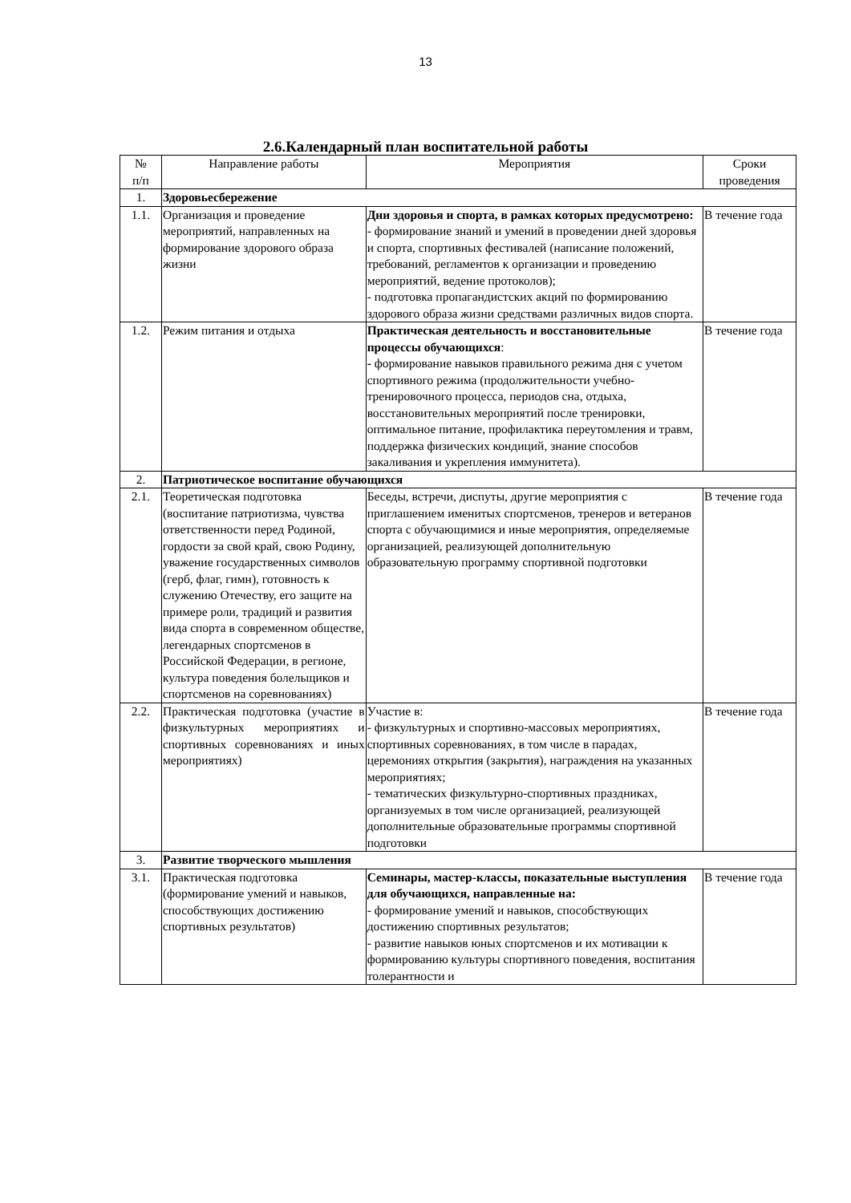13
2.6.Календарный план воспитательной работы
| № п/п | Направление работы | Мероприятия | Сроки проведения |
| 1. | Здоровьесбережение | | |
| 1.1. | Организация и проведение мероприятий, направленных на формирование здорового образа жизни | Дни здоровья и спорта, в рамках которых предусмотрено: - формирование знаний и умений в проведении дней здоровья и спорта, спортивных фестивалей (написание положений, требований, регламентов к организации и проведению мероприятий, ведение протоколов); - подготовка пропагандистских акций по формированию здорового образа жизни средствами различных видов спорта. | В течение года |
| 1.2. | Режим питания и отдыха | Практическая деятельность и восстановительные процессы обучающихся : - формирование навыков правильного режима дня с учетом спортивного режима (продолжительности учебно-тренировочного процесса, периодов сна, отдыха, восстановительных мероприятий после тренировки, оптимальное питание, профилактика переутомления и травм, поддержка физических кондиций, знание способов закаливания и укрепления иммунитета). | В течение года |
| 2. | Патриотическое воспитание обучающихся | | |
| 2.1. | Теоретическая подготовка (воспитание патриотизма, чувства ответственности перед Родиной, гордости за свой край, свою Родину, уважение государственных символов (герб, флаг, гимн), готовность к служению Отечеству, его защите на примере роли, традиций и развития вида спорта в современном обществе, легендарных спортсменов в Российской Федерации, в регионе, культура поведения болельщиков и спортсменов на соревнованиях) | Беседы, встречи, диспуты, другие мероприятия с приглашением именитых спортсменов, тренеров и ветеранов спорта с обучающимися и иные мероприятия, определяемые организацией, реализующей дополнительную образовательную программу спортивной подготовки | В течение года |
| 2.2. | Практическая подготовка (участие в физкультурных мероприятиях и спортивных соревнованиях и иных мероприятиях) | Участие в: - физкультурных и спортивно-массовых мероприятиях, спортивных соревнованиях, в том числе в парадах, церемониях открытия (закрытия), награждения на указанных мероприятиях; - тематических физкультурно-спортивных праздниках, организуемых в том числе организацией, реализующей дополнительные образовательные программы спортивной подготовки | В течение года |
| 3. | Развитие творческого мышления | | |
| 3.1. | Практическая подготовка (формирование умений и навыков, способствующих достижению спортивных результатов) | Семинары, мастер-классы, показательные выступления для обучающихся, направленные на: - формирование умений и навыков, способствующих достижению спортивных результатов; - развитие навыков юных спортсменов и их мотивации к формированию культуры спортивного поведения, воспитания толерантности и | В течение года |